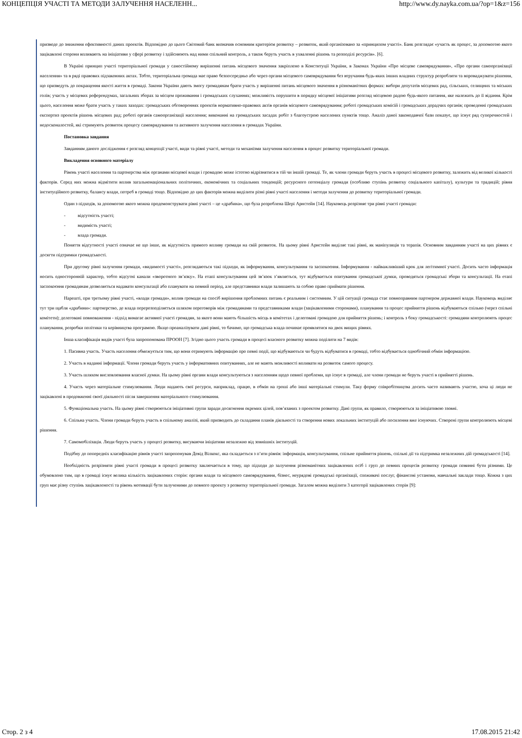КОНЦЕПЦІЯ УЧАСТІ ТА МЕТОДИ ЗАЛУЧЕННЯ НАСЕЛЕНН... http://www.dy.nayka.com.ua/?op=1&z=156
призводе до зниження ефективності даних проектів. Відповідно до цього Світовий банк визначив основним критерієм розвитку – розвиток, який організовано за «принципом участі». Банк розглядає «участь як процес, за допомогою якого зацікавлені сторони впливають на ініціативи у сфері розвитку і здійснюють над ними спільний контроль, а також беруть участь в ухваленні рішень та розподілі ресурсів». [6].
В Україні принцип участі територіальної громади у самостійному вирішенні питань місцевого значення закріплено в Конституції України, в Законах України «Про місцеве самоврядування», «Про органи самоорганізації населення» та в ряді правових підзаконних актах. Тобто, територіальна громада має право безпосередньо або через органи місцевого самоврядування без втручання будь-яких інших владних структур розробляти та впроваджувати рішення, що призведуть до покращення якості життя в громаді. Закони України дають змогу громадянам брати участь у вирішенні питань місцевого значення в різноманітних формах: вибори депутатів місцевих рад, сільських, селищних та міських голів; участь у місцевих референдумах, загальних зборах за місцем проживання і громадських слуханнях; можливість порушити в порядку місцевої ініціативи розгляд місцевою радою будь-якого питання, яке належить до її відання. Крім цього, населення може брати участь у таких заходах: громадських обговореннях проектів нормативно-правових актів органів місцевого самоврядування; роботі громадських комісій і громадських дорадчих органів; проведенні громадських експертиз проектів рішень місцевих рад; роботі органів самоорганізації населення; виконанні на громадських засадах робіт з благоустрою населених пунктів тощо. Аналіз даної законодавчої бази показує, що існує ряд суперечностей і недосконалостей, які стримують розвиток процесу самоврядування та активного залучення населення в громадах України.
Постановка завдання
Завданням даного дослідження є розгляд концепції участі, види та рівні участі, методи та механізми залучення населення в процес розвитку територіальної громади.
Викладення основного матеріалу
Рівень участі населення та партнерства між органами місцевої влади і громадою може істотно відрізнятися в тій чи іншій громаді. Те, як члени громади беруть участь в процесі місцевого розвитку, залежить від великої кількості факторів. Серед них можна відмітити вплив загальнонаціональних політичних, економічних та соціальних тенденцій; ресурсного потенціалу громади (особливо ступінь розвитку соціального капіталу), культури та традицій; рівня інституційного розвитку, балансу влади, потреб в громаді тощо. Відповідно до цих факторів можна виділити різні рівні участі населення і методи залучення до розвитку територіальної громади.
Один з підходів, за допомогою якого можна продемонструвати рівні участі – це «драбина», що була розроблена Шері Арнстейн [14]. Науковець розрізняє три рівні участі громади:
- відсутність участі;
- видимість участі;
- влада громади.
Поняття відсутності участі означає не що інше, як відсутність прямого впливу громади на свій розвиток. На цьому рівні Арнстейн виділяє такі рівні, як маніпуляція та терапія. Основним завданням участі на цих рівнях є досягти підтримки громадськості.
При другому рівні залучення громади, «видимості участі», розглядаються такі підходи, як інформування, консультування та заспокоєння. Інформування - найважливіший крок для легітимної участі. Досить часто інформація носить односторонній характер, тобто відсутні канали «зворотного зв’язку». На етапі консультування цей зв’язок з’являється, тут відбувається опитування громадської думки, проводяться громадські збори та консультації. На етапі заспокоєння громадянам дозволяється надавати консультації або планувати на певний період, але представники влади залишають за собою право приймати рішення.
Нарешті, при третьому рівні участі, «влади громади», вплив громади на спосіб вирішення проблемних питань є реальним і системним. У цій ситуації громада стає повноправним партнером державної влади. Науковець виділяє тут три щабля «драбини»: партнерство, де влада перерозподіляється шляхом переговорів між громадянами та представниками влади (зацікавленими сторонами), планування та процес прийняття рішень відбуваються спільно (через спільні комітети); делеговані повноваження - підхід вимагає активної участі громадян, за якого вони мають більшість місць в комітетах і делеговані громадою для прийняття рішень; і контроль з боку громадськості: громадяни контролюють процес планування, розробки політики та керівництва програмою. Якщо проаналізувати дані рівні, то бачимо, що громадська влада починає проявлятися на двох вищих рівнях.
Інша класифікація видів участі була запропонована ПРООН [7]. Згідно цього участь громади в процесі власного розвитку можна поділити на 7 видів:
1. Пасивна участь. Участь населення обмежується тим, що вони отримують інформацію про певні події, що відбуваються чи будуть відбуватися в громаді, тобто відбувається однобічний обмін інформацією.
2. Участь в наданні інформації. Члени громади беруть участь у інформативних опитуваннях, але не мають можливості впливати на розвиток самого процесу.
3. Участь шляхом висловлювання власної думки. На цьому рівні органи влади консультуються з населенням щодо певної проблеми, що існує в громаді, але члени громади не беруть участі в прийнятті рішень.
4. Участь через матеріальне стимулювання. Люди надають свої ресурси, наприклад, працю, в обмін на гроші або інші матеріальні стимули. Таку форму співробітництва досить часто називають участю, хоча ці люди не зацікавлені в продовженні своєї діяльності після завершення матеріального стимулювання.
5. Функціональна участь. На цьому рівні створюються ініціативні групи заради досягнення окремих цілей, пов’язаних з проектом розвитку. Дані групи, як правило, створюються за ініціативою ззовні.
6. Спільна участь. Члени громади беруть участь в спільному аналізі, який призводить до складання планів діяльності та створення нових локальних інституцій або посилення вже існуючих. Створені групи контролюють місцеві рішення.
7. Самомобілізація. Люди беруть участь у процесі розвитку, висуваючи ініціативи незалежно від зовнішніх інституцій.
Подібну до попередніх класифікацію рівнів участі запропонував Девід Вілкокс, яка складається з п’яти рівнів: інформація, консультування, спільне прийняття рішень, спільні дії та підтримка незалежних дій громадськості [14].
Необхідність розрізняти рівні участі громади в процесі розвитку заключається в тому, що підходи до залучення різноманітних зацікавлених осіб і груп до певних процесів розвитку громади повинні бути різними. Це обумовлено тим, що в громаді існує велика кількість зацікавлених сторін: органи влади та місцевого самоврядування, бізнес, неурядові громадські організації, споживачі послуг, фінансові установи, навчальні заклади тощо. Кожна з цих груп має різну ступінь зацікавленості та рівень мотивації бути залученими до певного проекту з розвитку територіальної громади. Загалом можна виділити 3 категорії зацікавлених сторін [9]:
Стор. 2 з 4 17.08.2015 21:42